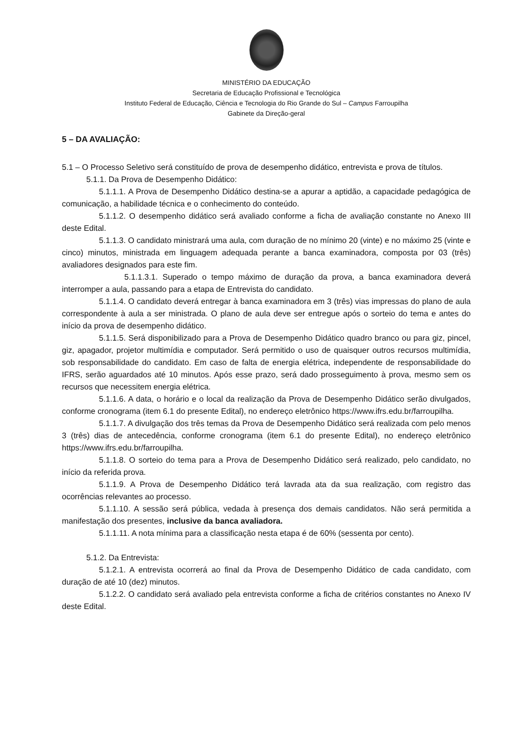MINISTÉRIO DA EDUCAÇÃO
Secretaria de Educação Profissional e Tecnológica
Instituto Federal de Educação, Ciência e Tecnologia do Rio Grande do Sul – Campus Farroupilha
Gabinete da Direção-geral
5 – DA AVALIAÇÃO:
5.1 – O Processo Seletivo será constituído de prova de desempenho didático, entrevista e prova de títulos.
5.1.1. Da Prova de Desempenho Didático:
5.1.1.1. A Prova de Desempenho Didático destina-se a apurar a aptidão, a capacidade pedagógica de comunicação, a habilidade técnica e o conhecimento do conteúdo.
5.1.1.2. O desempenho didático será avaliado conforme a ficha de avaliação constante no Anexo III deste Edital.
5.1.1.3. O candidato ministrará uma aula, com duração de no mínimo 20 (vinte) e no máximo 25 (vinte e cinco) minutos, ministrada em linguagem adequada perante a banca examinadora, composta por 03 (três) avaliadores designados para este fim.
5.1.1.3.1. Superado o tempo máximo de duração da prova, a banca examinadora deverá interromper a aula, passando para a etapa de Entrevista do candidato.
5.1.1.4. O candidato deverá entregar à banca examinadora em 3 (três) vias impressas do plano de aula correspondente à aula a ser ministrada. O plano de aula deve ser entregue após o sorteio do tema e antes do início da prova de desempenho didático.
5.1.1.5. Será disponibilizado para a Prova de Desempenho Didático quadro branco ou para giz, pincel, giz, apagador, projetor multimídia e computador. Será permitido o uso de quaisquer outros recursos multimídia, sob responsabilidade do candidato. Em caso de falta de energia elétrica, independente de responsabilidade do IFRS, serão aguardados até 10 minutos. Após esse prazo, será dado prosseguimento à prova, mesmo sem os recursos que necessitem energia elétrica.
5.1.1.6. A data, o horário e o local da realização da Prova de Desempenho Didático serão divulgados, conforme cronograma (item 6.1 do presente Edital), no endereço eletrônico https://www.ifrs.edu.br/farroupilha.
5.1.1.7. A divulgação dos três temas da Prova de Desempenho Didático será realizada com pelo menos 3 (três) dias de antecedência, conforme cronograma (item 6.1 do presente Edital), no endereço eletrônico https://www.ifrs.edu.br/farroupilha.
5.1.1.8. O sorteio do tema para a Prova de Desempenho Didático será realizado, pelo candidato, no início da referida prova.
5.1.1.9. A Prova de Desempenho Didático terá lavrada ata da sua realização, com registro das ocorrências relevantes ao processo.
5.1.1.10. A sessão será pública, vedada à presença dos demais candidatos. Não será permitida a manifestação dos presentes, inclusive da banca avaliadora.
5.1.1.11. A nota mínima para a classificação nesta etapa é de 60% (sessenta por cento).
5.1.2. Da Entrevista:
5.1.2.1. A entrevista ocorrerá ao final da Prova de Desempenho Didático de cada candidato, com duração de até 10 (dez) minutos.
5.1.2.2. O candidato será avaliado pela entrevista conforme a ficha de critérios constantes no Anexo IV deste Edital.